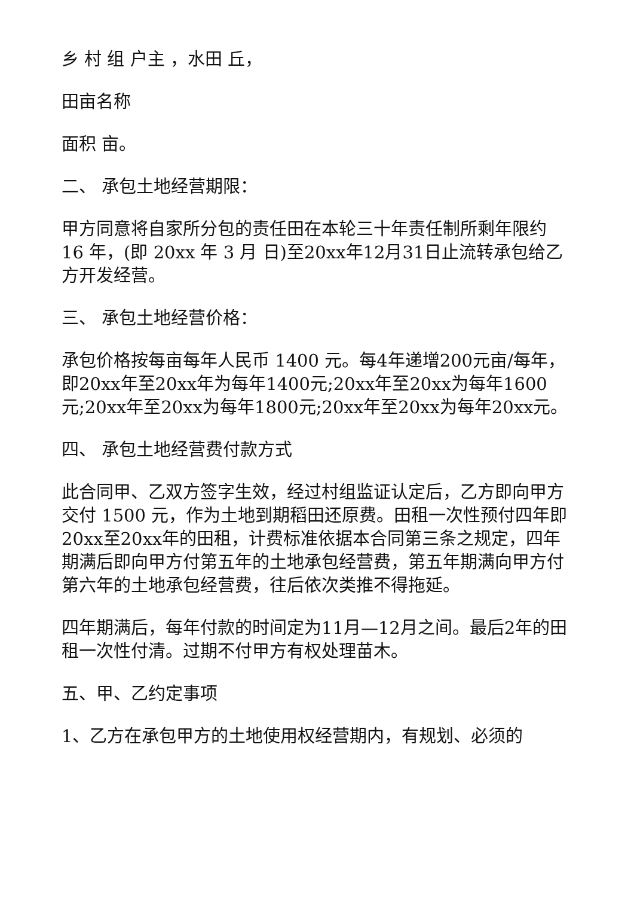乡 村 组 户主 ，水田 丘，
田亩名称
面积 亩。
二、 承包土地经营期限：
甲方同意将自家所分包的责任田在本轮三十年责任制所剩年限约 16 年，(即 20xx 年 3 月 日)至20xx年12月31日止流转承包给乙方开发经营。
三、 承包土地经营价格：
承包价格按每亩每年人民币 1400 元。每4年递增200元亩/每年，即20xx年至20xx年为每年1400元;20xx年至20xx为每年1600元;20xx年至20xx为每年1800元;20xx年至20xx为每年20xx元。
四、 承包土地经营费付款方式
此合同甲、乙双方签字生效，经过村组监证认定后，乙方即向甲方交付 1500 元，作为土地到期稻田还原费。田租一次性预付四年即20xx至20xx年的田租，计费标准依据本合同第三条之规定，四年期满后即向甲方付第五年的土地承包经营费，第五年期满向甲方付第六年的土地承包经营费，往后依次类推不得拖延。
四年期满后，每年付款的时间定为11月—12月之间。最后2年的田租一次性付清。过期不付甲方有权处理苗木。
五、甲、乙约定事项
1、乙方在承包甲方的土地使用权经营期内，有规划、必须的